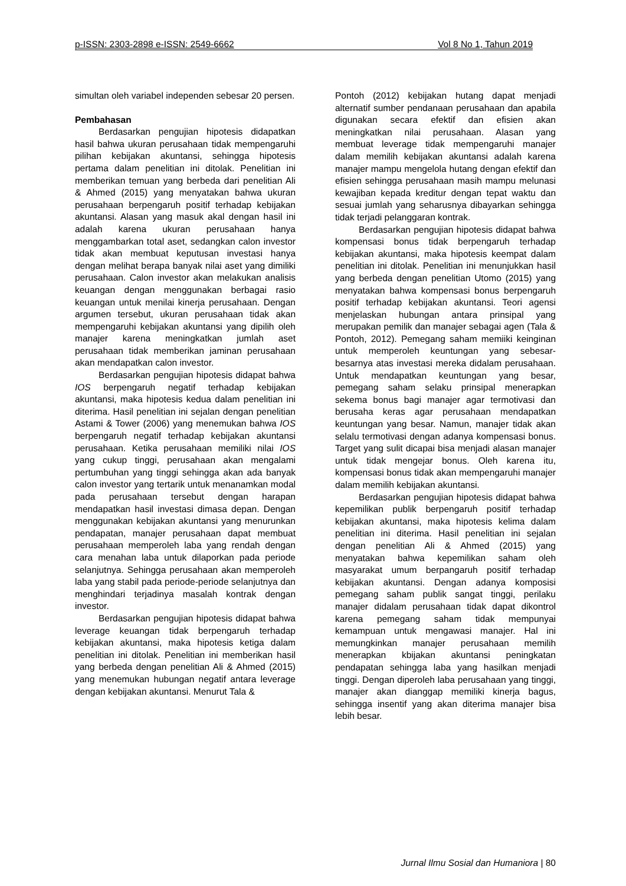p-ISSN: 2303-2898 e-ISSN: 2549-6662 Vol 8 No 1, Tahun 2019
simultan oleh variabel independen sebesar 20 persen.
Pembahasan
Berdasarkan pengujian hipotesis didapatkan hasil bahwa ukuran perusahaan tidak mempengaruhi pilihan kebijakan akuntansi, sehingga hipotesis pertama dalam penelitian ini ditolak. Penelitian ini memberikan temuan yang berbeda dari penelitian Ali & Ahmed (2015) yang menyatakan bahwa ukuran perusahaan berpengaruh positif terhadap kebijakan akuntansi. Alasan yang masuk akal dengan hasil ini adalah karena ukuran perusahaan hanya menggambarkan total aset, sedangkan calon investor tidak akan membuat keputusan investasi hanya dengan melihat berapa banyak nilai aset yang dimiliki perusahaan. Calon investor akan melakukan analisis keuangan dengan menggunakan berbagai rasio keuangan untuk menilai kinerja perusahaan. Dengan argumen tersebut, ukuran perusahaan tidak akan mempengaruhi kebijakan akuntansi yang dipilih oleh manajer karena meningkatkan jumlah aset perusahaan tidak memberikan jaminan perusahaan akan mendapatkan calon investor.
Berdasarkan pengujian hipotesis didapat bahwa IOS berpengaruh negatif terhadap kebijakan akuntansi, maka hipotesis kedua dalam penelitian ini diterima. Hasil penelitian ini sejalan dengan penelitian Astami & Tower (2006) yang menemukan bahwa IOS berpengaruh negatif terhadap kebijakan akuntansi perusahaan. Ketika perusahaan memiliki nilai IOS yang cukup tinggi, perusahaan akan mengalami pertumbuhan yang tinggi sehingga akan ada banyak calon investor yang tertarik untuk menanamkan modal pada perusahaan tersebut dengan harapan mendapatkan hasil investasi dimasa depan. Dengan menggunakan kebijakan akuntansi yang menurunkan pendapatan, manajer perusahaan dapat membuat perusahaan memperoleh laba yang rendah dengan cara menahan laba untuk dilaporkan pada periode selanjutnya. Sehingga perusahaan akan memperoleh laba yang stabil pada periode-periode selanjutnya dan menghindari terjadinya masalah kontrak dengan investor.
Berdasarkan pengujian hipotesis didapat bahwa leverage keuangan tidak berpengaruh terhadap kebijakan akuntansi, maka hipotesis ketiga dalam penelitian ini ditolak. Penelitian ini memberikan hasil yang berbeda dengan penelitian Ali & Ahmed (2015) yang menemukan hubungan negatif antara leverage dengan kebijakan akuntansi. Menurut Tala &
Pontoh (2012) kebijakan hutang dapat menjadi alternatif sumber pendanaan perusahaan dan apabila digunakan secara efektif dan efisien akan meningkatkan nilai perusahaan. Alasan yang membuat leverage tidak mempengaruhi manajer dalam memilih kebijakan akuntansi adalah karena manajer mampu mengelola hutang dengan efektif dan efisien sehingga perusahaan masih mampu melunasi kewajiban kepada kreditur dengan tepat waktu dan sesuai jumlah yang seharusnya dibayarkan sehingga tidak terjadi pelanggaran kontrak.
Berdasarkan pengujian hipotesis didapat bahwa kompensasi bonus tidak berpengaruh terhadap kebijakan akuntansi, maka hipotesis keempat dalam penelitian ini ditolak. Penelitian ini menunjukkan hasil yang berbeda dengan penelitian Utomo (2015) yang menyatakan bahwa kompensasi bonus berpengaruh positif terhadap kebijakan akuntansi. Teori agensi menjelaskan hubungan antara prinsipal yang merupakan pemilik dan manajer sebagai agen (Tala & Pontoh, 2012). Pemegang saham memiiki keinginan untuk memperoleh keuntungan yang sebesar-besarnya atas investasi mereka didalam perusahaan. Untuk mendapatkan keuntungan yang besar, pemegang saham selaku prinsipal menerapkan sekema bonus bagi manajer agar termotivasi dan berusaha keras agar perusahaan mendapatkan keuntungan yang besar. Namun, manajer tidak akan selalu termotivasi dengan adanya kompensasi bonus. Target yang sulit dicapai bisa menjadi alasan manajer untuk tidak mengejar bonus. Oleh karena itu, kompensasi bonus tidak akan mempengaruhi manajer dalam memilih kebijakan akuntansi.
Berdasarkan pengujian hipotesis didapat bahwa kepemilikan publik berpengaruh positif terhadap kebijakan akuntansi, maka hipotesis kelima dalam penelitian ini diterima. Hasil penelitian ini sejalan dengan penelitian Ali & Ahmed (2015) yang menyatakan bahwa kepemilikan saham oleh masyarakat umum berpangaruh positif terhadap kebijakan akuntansi. Dengan adanya komposisi pemegang saham publik sangat tinggi, perilaku manajer didalam perusahaan tidak dapat dikontrol karena pemegang saham tidak mempunyai kemampuan untuk mengawasi manajer. Hal ini memungkinkan manajer perusahaan memilih menerapkan kbijakan akuntansi peningkatan pendapatan sehingga laba yang hasilkan menjadi tinggi. Dengan diperoleh laba perusahaan yang tinggi, manajer akan dianggap memiliki kinerja bagus, sehingga insentif yang akan diterima manajer bisa lebih besar.
Jurnal Ilmu Sosial dan Humaniora | 80